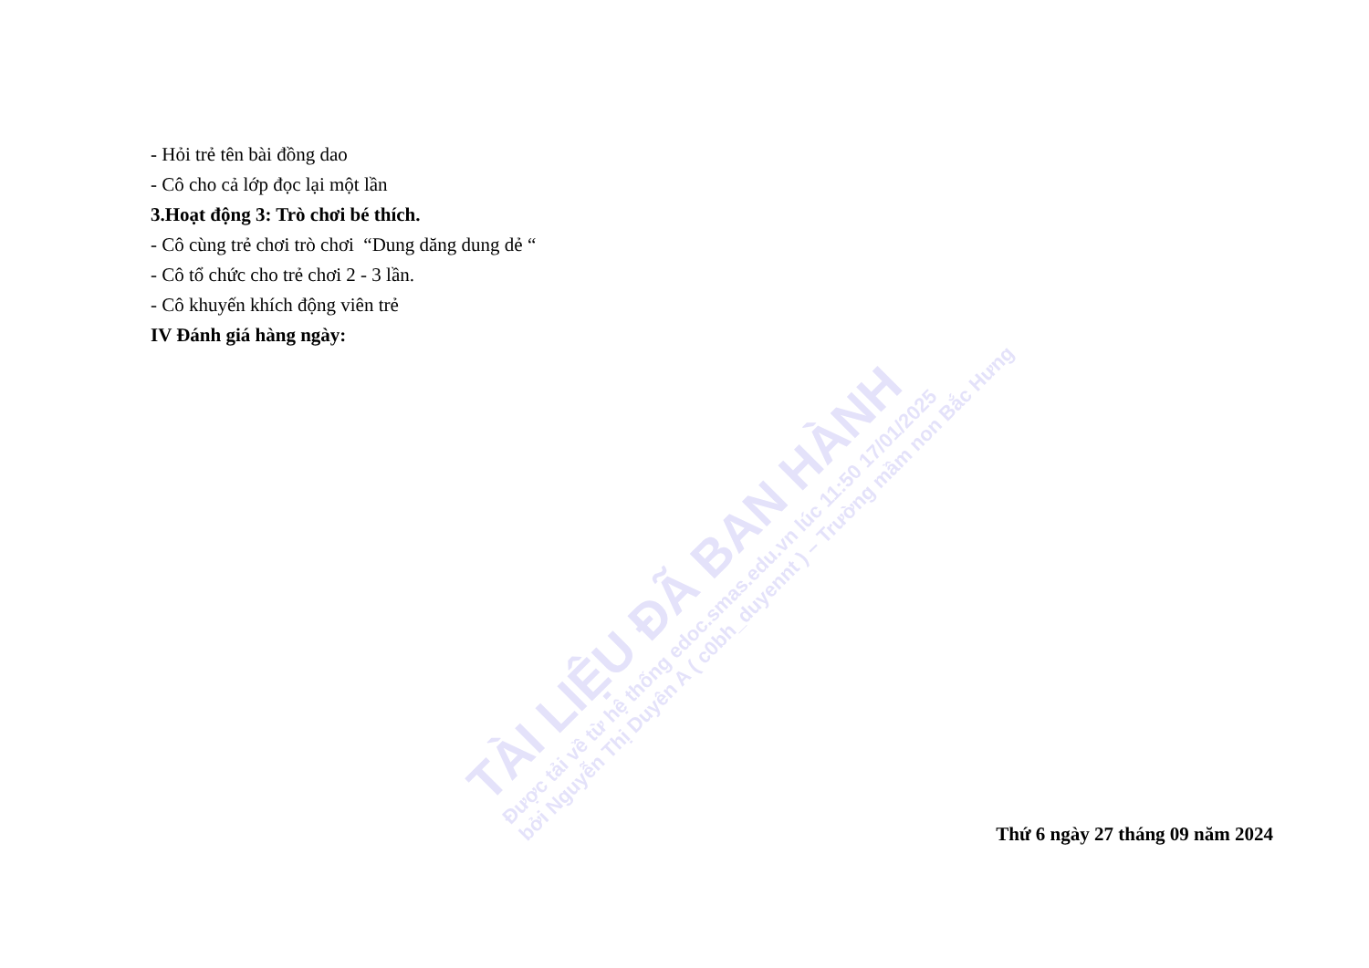- Hỏi trẻ tên bài đồng dao
- Cô cho cả lớp đọc lại một lần
3.Hoạt động 3: Trò chơi bé thích.
- Cô cùng trẻ chơi trò chơi “Dung dăng dung dẻ “
- Cô tổ chức cho trẻ chơi 2 - 3 lần.
- Cô khuyến khích động viên trẻ
IV Đánh giá hàng ngày:
TÀI LIỆU ĐÃ BAN HÀNH
Được tải về từ hệ thống edoc.smas.edu.vn lúc 11:50 17/01/2025
bởi Nguyễn Thị Duyên A ( c0bh_duyennt ) – Trường mầm non Bắc Hưng
Thứ 6 ngày 27 tháng 09 năm 2024